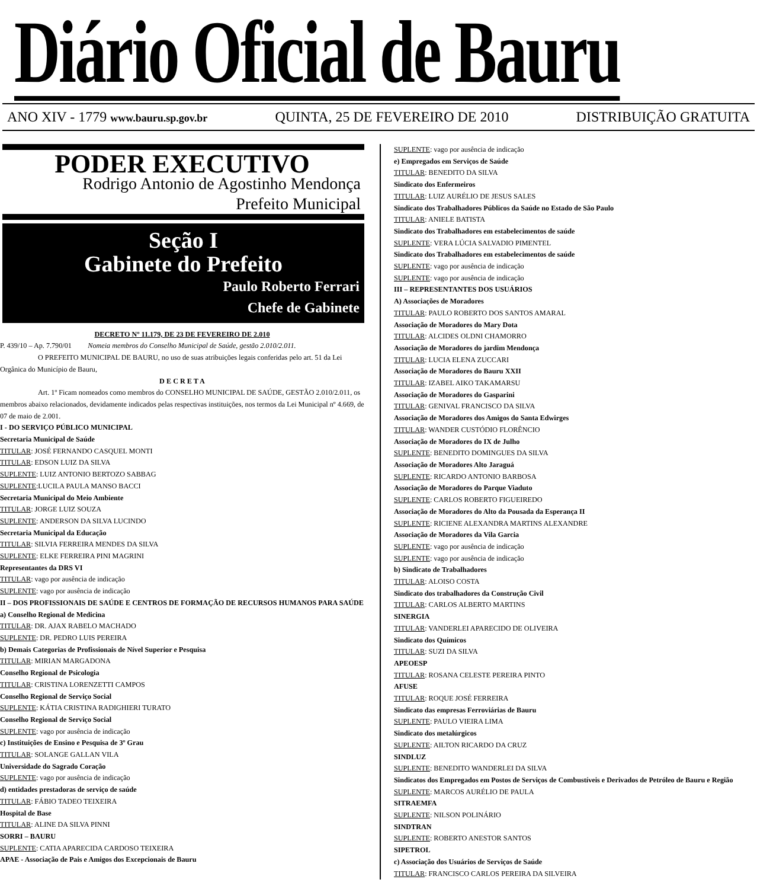Diário Oficial de Bauru
ANO XIV - 1779 www.bauru.sp.gov.br QUINTA, 25 DE FEVEREIRO DE 2010 DISTRIBUIÇÃO GRATUITA
PODER EXECUTIVO
Rodrigo Antonio de Agostinho Mendonça
Prefeito Municipal
Seção I
Gabinete do Prefeito
Paulo Roberto Ferrari
Chefe de Gabinete
DECRETO Nº 11.179, DE 23 DE FEVEREIRO DE 2.010
P. 439/10 – Ap. 7.790/01 Nomeia membros do Conselho Municipal de Saúde, gestão 2.010/2.011.
O PREFEITO MUNICIPAL DE BAURU, no uso de suas atribuições legais conferidas pelo art. 51 da Lei Orgânica do Município de Bauru,
D E C R E T A
Art. 1º Ficam nomeados como membros do CONSELHO MUNICIPAL DE SAÚDE, GESTÃO 2.010/2.011, os membros abaixo relacionados, devidamente indicados pelas respectivas instituições, nos termos da Lei Municipal nº 4.669, de 07 de maio de 2.001.
I - DO SERVIÇO PÚBLICO MUNICIPAL
Secretaria Municipal de Saúde
TITULAR: JOSÉ FERNANDO CASQUEL MONTI
TITULAR: EDSON LUIZ DA SILVA
SUPLENTE: LUIZ ANTONIO BERTOZO SABBAG
SUPLENTE:LUCILA PAULA MANSO BACCI
Secretaria Municipal do Meio Ambiente
TITULAR: JORGE LUIZ SOUZA
SUPLENTE: ANDERSON DA SILVA LUCINDO
Secretaria Municipal da Educação
TITULAR: SILVIA FERREIRA MENDES DA SILVA
SUPLENTE: ELKE FERREIRA PINI MAGRINI
Representantes da DRS VI
TITULAR: vago por ausência de indicação
SUPLENTE: vago por ausência de indicação
II – DOS PROFISSIONAIS DE SAÚDE E CENTROS DE FORMAÇÃO DE RECURSOS HUMANOS PARA SAÚDE
a) Conselho Regional de Medicina
TITULAR: DR. AJAX RABELO MACHADO
SUPLENTE: DR. PEDRO LUIS PEREIRA
b) Demais Categorias de Profissionais de Nível Superior e Pesquisa
TITULAR: MIRIAN MARGADONA
Conselho Regional de Psicologia
TITULAR: CRISTINA LORENZETTI CAMPOS
Conselho Regional de Serviço Social
SUPLENTE: KÁTIA CRISTINA RADIGHIERI TURATO
Conselho Regional de Serviço Social
SUPLENTE: vago por ausência de indicação
c) Instituições de Ensino e Pesquisa de 3º Grau
TITULAR: SOLANGE GALLAN VILA
Universidade do Sagrado Coração
SUPLENTE: vago por ausência de indicação
d) entidades prestadoras de serviço de saúde
TITULAR: FÁBIO TADEO TEIXEIRA
Hospital de Base
TITULAR: ALINE DA SILVA PINNI
SORRI – BAURU
SUPLENTE: CATIA APARECIDA CARDOSO TEIXEIRA
APAE - Associação de Pais e Amigos dos Excepcionais de Bauru
SUPLENTE: vago por ausência de indicação
e) Empregados em Serviços de Saúde
TITULAR: BENEDITO DA SILVA
Sindicato dos Enfermeiros
TITULAR: LUIZ AURÉLIO DE JESUS SALES
Sindicato dos Trabalhadores Públicos da Saúde no Estado de São Paulo
TITULAR: ANIELE BATISTA
Sindicato dos Trabalhadores em estabelecimentos de saúde
SUPLENTE: VERA LÚCIA SALVADIO PIMENTEL
Sindicato dos Trabalhadores em estabelecimentos de saúde
SUPLENTE: vago por ausência de indicação
SUPLENTE: vago por ausência de indicação
III – REPRESENTANTES DOS USUÁRIOS
A) Associações de Moradores
TITULAR: PAULO ROBERTO DOS SANTOS AMARAL
Associação de Moradores do Mary Dota
TITULAR: ALCIDES OLDNI CHAMORRO
Associação de Moradores do jardim Mendonça
TITULAR: LUCIA ELENA ZUCCARI
Associação de Moradores do Bauru XXII
TITULAR: IZABEL AIKO TAKAMARSU
Associação de Moradores do Gasparini
TITULAR: GENIVAL FRANCISCO DA SILVA
Associação de Moradores dos Amigos do Santa Edwirges
TITULAR: WANDER CUSTÓDIO FLORÊNCIO
Associação de Moradores do IX de Julho
SUPLENTE: BENEDITO DOMINGUES DA SILVA
Associação de Moradores Alto Jaraguá
SUPLENTE: RICARDO ANTONIO BARBOSA
Associação de Moradores do Parque Viaduto
SUPLENTE: CARLOS ROBERTO FIGUEIREDO
Associação de Moradores do Alto da Pousada da Esperança II
SUPLENTE: RICIENE ALEXANDRA MARTINS ALEXANDRE
Associação de Moradores da Vila Garcia
SUPLENTE: vago por ausência de indicação
SUPLENTE: vago por ausência de indicação
b) Sindicato de Trabalhadores
TITULAR: ALOISO COSTA
Sindicato dos trabalhadores da Construção Civil
TITULAR: CARLOS ALBERTO MARTINS
SINERGIA
TITULAR: VANDERLEI APARECIDO DE OLIVEIRA
Sindicato dos Químicos
TITULAR: SUZI DA SILVA
APEOESP
TITULAR: ROSANA CELESTE PEREIRA PINTO
AFUSE
TITULAR: ROQUE JOSÉ FERREIRA
Sindicato das empresas Ferroviárias de Bauru
SUPLENTE: PAULO VIEIRA LIMA
Sindicato dos metalúrgicos
SUPLENTE: AILTON RICARDO DA CRUZ
SINDLUZ
SUPLENTE: BENEDITO WANDERLEI DA SILVA
Sindicatos dos Empregados em Postos de Serviços de Combustíveis e Derivados de Petróleo de Bauru e Região
SUPLENTE: MARCOS AURÉLIO DE PAULA
SITRAEMFA
SUPLENTE: NILSON POLINÁRIO
SINDTRAN
SUPLENTE: ROBERTO ANESTOR SANTOS
SIPETROL
c) Associação dos Usuários de Serviços de Saúde
TITULAR: FRANCISCO CARLOS PEREIRA DA SILVEIRA